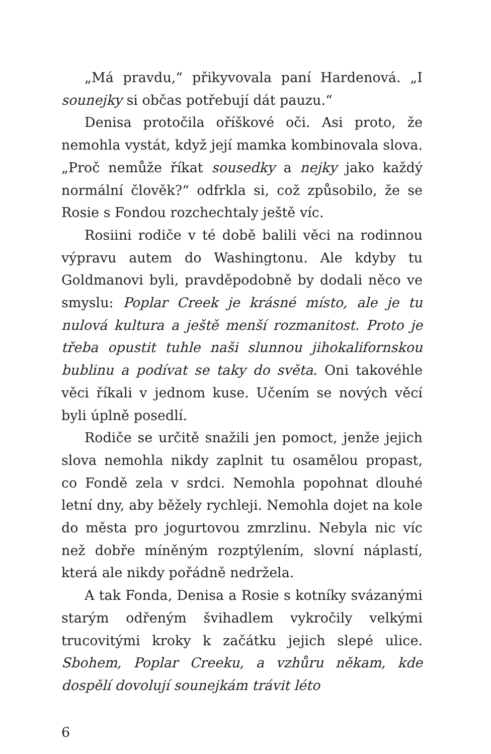„Má pravdu,“ přikyvovala paní Hardenová. „I sounejky si občas potřebují dát pauzu.“
Denisa protočila oříškové oči. Asi proto, že nemohla vystát, když její mamka kombinovala slova. „Proč nemůže říkat sousedky a nejky jako každý normální člověk?“ odfrkla si, což způsobilo, že se Rosie s Fondou rozchechtaly ještě víc.
Rosiini rodiče v té době balili věci na rodinnou výpravu autem do Washingtonu. Ale kdyby tu Goldmanovi byli, pravděpodobně by dodali něco ve smyslu: Poplar Creek je krásné místo, ale je tu nulová kultura a ještě menší rozmanitost. Proto je třeba opustit tuhle naši slunnou jihokalifornskou bublinu a podívat se taky do světa. Oni takovéhle věci říkali v jednom kuse. Učením se nových věcí byli úplně posedlí.
Rodiče se určitě snažili jen pomoct, jenže jejich slova nemohla nikdy zaplnit tu osamělou propast, co Fondě zela v srdci. Nemohla popohnat dlouhé letní dny, aby běžely rychleji. Nemohla dojet na kole do města pro jogurtovou zmrzlinu. Nebyla nic víc než dobře míněným rozptýlením, slovní náplastí, která ale nikdy pořádně nedržela.
A tak Fonda, Denisa a Rosie s kotníky svázanými starým odřeným švihadlem vykročily velkými trucovitými kroky k začátku jejich slepé ulice. Sbohem, Poplar Creeku, a vzhůru někam, kde dospělí dovolují sounejkám trávit léto
6